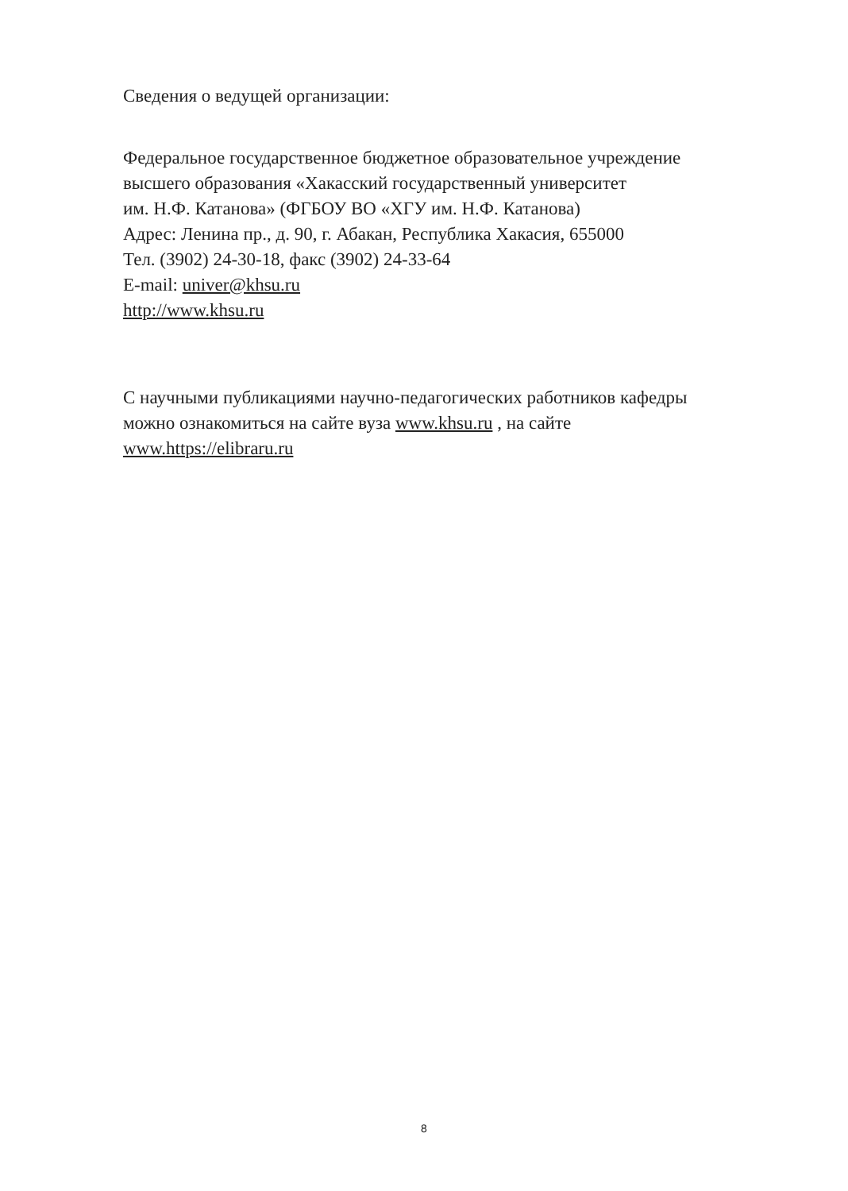Сведения о ведущей организации:
Федеральное государственное бюджетное образовательное учреждение
высшего образования «Хакасский государственный университет
им. Н.Ф. Катанова» (ФГБОУ ВО «ХГУ им. Н.Ф. Катанова)
Адрес: Ленина пр., д. 90, г. Абакан, Республика Хакасия, 655000
Тел. (3902) 24-30-18, факс (3902) 24-33-64
E-mail: univer@khsu.ru
http://www.khsu.ru
С научными публикациями научно-педагогических работников кафедры
можно ознакомиться на сайте вуза www.khsu.ru , на сайте
www.https://elibraru.ru
8